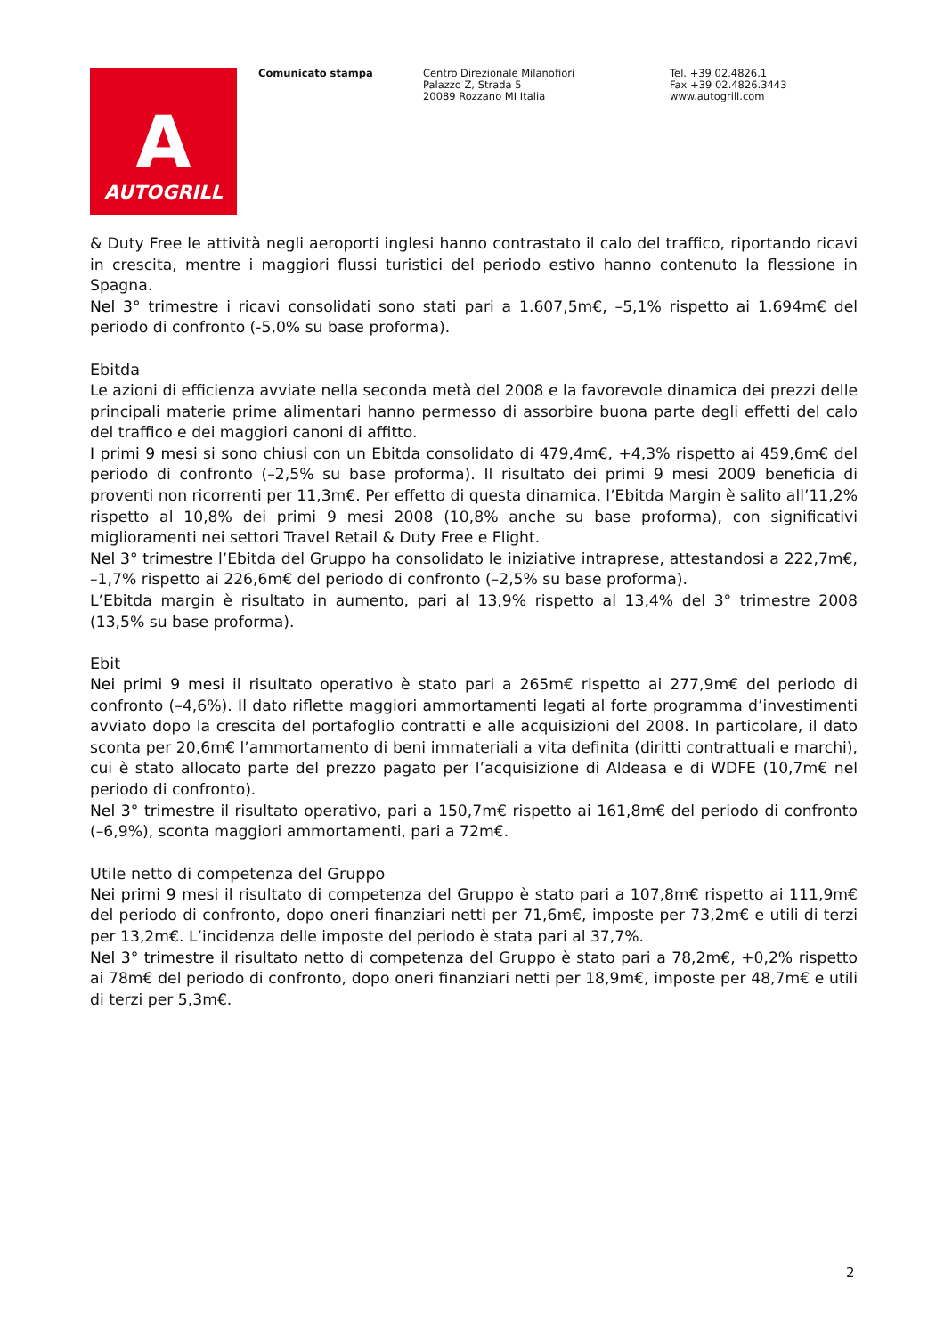A
AUTOGRILL
Comunicato stampa Centro Direzionale Milanofiori
Palazzo Z, Strada 5
20089 Rozzano MI Italia
Tel. +39 02.4826.1
Fax +39 02.4826.3443
www.autogrill.com
& Duty Free le attività negli aeroporti inglesi hanno contrastato il calo del traffico, riportando ricavi in crescita, mentre i maggiori flussi turistici del periodo estivo hanno contenuto la flessione in Spagna.
Nel 3° trimestre i ricavi consolidati sono stati pari a 1.607,5m€, –5,1% rispetto ai 1.694m€ del periodo di confronto (-5,0% su base proforma).
Ebitda
Le azioni di efficienza avviate nella seconda metà del 2008 e la favorevole dinamica dei prezzi delle principali materie prime alimentari hanno permesso di assorbire buona parte degli effetti del calo del traffico e dei maggiori canoni di affitto.
I primi 9 mesi si sono chiusi con un Ebitda consolidato di 479,4m€, +4,3% rispetto ai 459,6m€ del periodo di confronto (–2,5% su base proforma). Il risultato dei primi 9 mesi 2009 beneficia di proventi non ricorrenti per 11,3m€. Per effetto di questa dinamica, l’Ebitda Margin è salito all’11,2% rispetto al 10,8% dei primi 9 mesi 2008 (10,8% anche su base proforma), con significativi miglioramenti nei settori Travel Retail & Duty Free e Flight.
Nel 3° trimestre l’Ebitda del Gruppo ha consolidato le iniziative intraprese, attestandosi a 222,7m€, –1,7% rispetto ai 226,6m€ del periodo di confronto (–2,5% su base proforma).
L’Ebitda margin è risultato in aumento, pari al 13,9% rispetto al 13,4% del 3° trimestre 2008 (13,5% su base proforma).
Ebit
Nei primi 9 mesi il risultato operativo è stato pari a 265m€ rispetto ai 277,9m€ del periodo di confronto (–4,6%). Il dato riflette maggiori ammortamenti legati al forte programma d’investimenti avviato dopo la crescita del portafoglio contratti e alle acquisizioni del 2008. In particolare, il dato sconta per 20,6m€ l’ammortamento di beni immateriali a vita definita (diritti contrattuali e marchi), cui è stato allocato parte del prezzo pagato per l’acquisizione di Aldeasa e di WDFE (10,7m€ nel periodo di confronto).
Nel 3° trimestre il risultato operativo, pari a 150,7m€ rispetto ai 161,8m€ del periodo di confronto (–6,9%), sconta maggiori ammortamenti, pari a 72m€.
Utile netto di competenza del Gruppo
Nei primi 9 mesi il risultato di competenza del Gruppo è stato pari a 107,8m€ rispetto ai 111,9m€ del periodo di confronto, dopo oneri finanziari netti per 71,6m€, imposte per 73,2m€ e utili di terzi per 13,2m€. L’incidenza delle imposte del periodo è stata pari al 37,7%.
Nel 3° trimestre il risultato netto di competenza del Gruppo è stato pari a 78,2m€, +0,2% rispetto ai 78m€ del periodo di confronto, dopo oneri finanziari netti per 18,9m€, imposte per 48,7m€ e utili di terzi per 5,3m€.
2